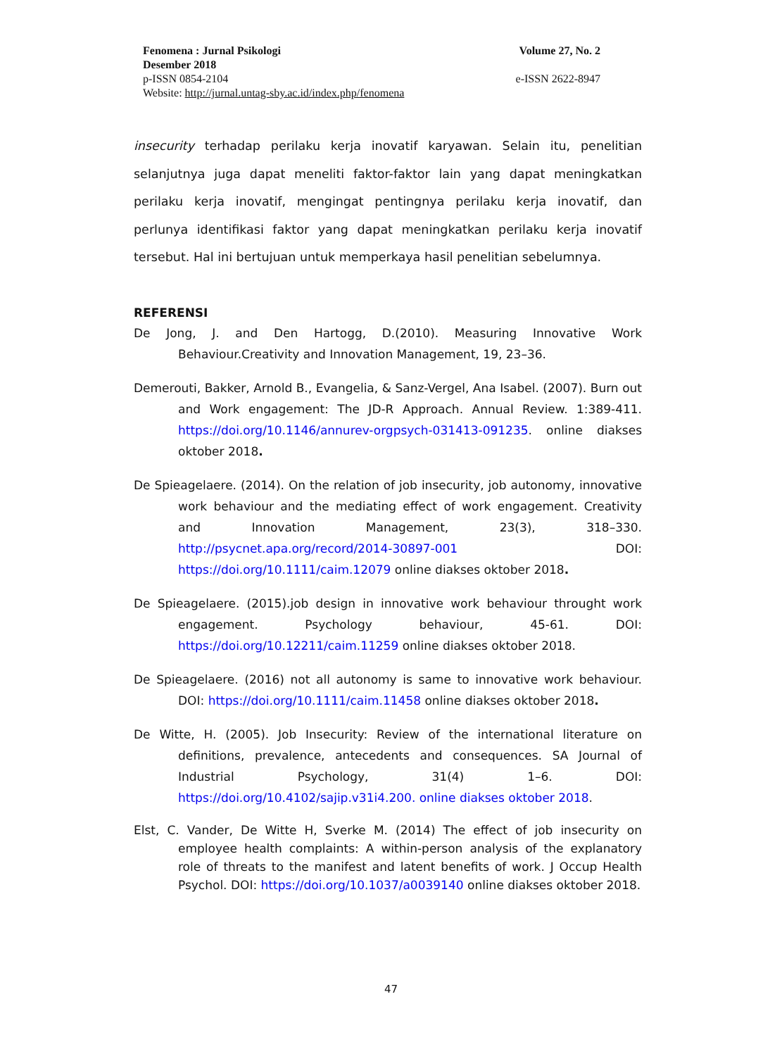Fenomena : Jurnal Psikologi Volume 27, No. 2
Desember 2018
p-ISSN 0854-2104 e-ISSN 2622-8947
Website: http://jurnal.untag-sby.ac.id/index.php/fenomena
insecurity terhadap perilaku kerja inovatif karyawan. Selain itu, penelitian selanjutnya juga dapat meneliti faktor-faktor lain yang dapat meningkatkan perilaku kerja inovatif, mengingat pentingnya perilaku kerja inovatif, dan perlunya identifikasi faktor yang dapat meningkatkan perilaku kerja inovatif tersebut. Hal ini bertujuan untuk memperkaya hasil penelitian sebelumnya.
REFERENSI
De Jong, J. and Den Hartogg, D.(2010). Measuring Innovative Work Behaviour.Creativity and Innovation Management, 19, 23–36.
Demerouti, Bakker, Arnold B., Evangelia, & Sanz-Vergel, Ana Isabel. (2007). Burn out and Work engagement: The JD-R Approach. Annual Review. 1:389-411. https://doi.org/10.1146/annurev-orgpsych-031413-091235. online diakses oktober 2018.
De Spieagelaere. (2014). On the relation of job insecurity, job autonomy, innovative work behaviour and the mediating effect of work engagement. Creativity and Innovation Management, 23(3), 318–330. http://psycnet.apa.org/record/2014-30897-001 DOI: https://doi.org/10.1111/caim.12079 online diakses oktober 2018.
De Spieagelaere. (2015).job design in innovative work behaviour throught work engagement. Psychology behaviour, 45-61. DOI: https://doi.org/10.12211/caim.11259 online diakses oktober 2018.
De Spieagelaere. (2016) not all autonomy is same to innovative work behaviour. DOI: https://doi.org/10.1111/caim.11458 online diakses oktober 2018.
De Witte, H. (2005). Job Insecurity: Review of the international literature on definitions, prevalence, antecedents and consequences. SA Journal of Industrial Psychology, 31(4) 1–6. DOI: https://doi.org/10.4102/sajip.v31i4.200. online diakses oktober 2018.
Elst, C. Vander, De Witte H, Sverke M. (2014) The effect of job insecurity on employee health complaints: A within-person analysis of the explanatory role of threats to the manifest and latent benefits of work. J Occup Health Psychol. DOI: https://doi.org/10.1037/a0039140 online diakses oktober 2018.
47